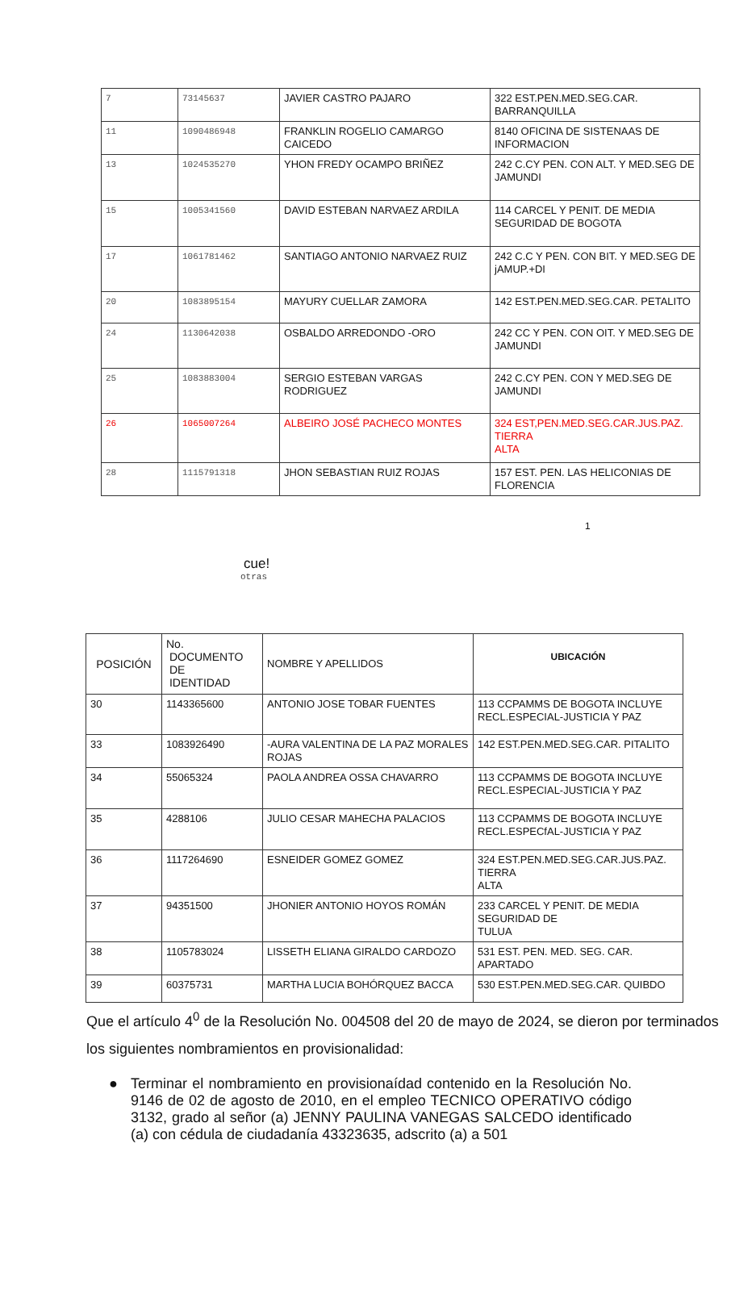| 7 | 73145637 | JAVIER CASTRO PAJARO | 322 EST.PEN.MED.SEG.CAR. BARRANQUILLA |
| 11 | 1090486948 | FRANKLIN ROGELIO CAMARGO CAICEDO | 8140 OFICINA DE SISTENAAS DE INFORMACION |
| 13 | 1024535270 | YHON FREDY OCAMPO BRIÑEZ | 242 C.CY PEN. CON ALT. Y MED.SEG DE JAMUNDI |
| 15 | 1005341560 | DAVID ESTEBAN NARVAEZ ARDILA | 114 CARCEL Y PENIT. DE MEDIA SEGURIDAD DE BOGOTA |
| 17 | 1061781462 | SANTIAGO ANTONIO NARVAEZ RUIZ | 242 C.C Y PEN. CON BIT. Y MED.SEG DE jAMUP.+DI |
| 20 | 1083895154 | MAYURY CUELLAR ZAMORA | 142 EST.PEN.MED.SEG.CAR. PETALITO |
| 24 | 1130642038 | OSBALDO ARREDONDO -ORO | 242 CC Y PEN. CON OIT. Y MED.SEG DE JAMUNDI |
| 25 | 1083883004 | SERGIO ESTEBAN VARGAS RODRIGUEZ | 242 C.CY PEN. CON Y MED.SEG DE JAMUNDI |
| 26 | 1065007264 | ALBEIRO JOSÉ PACHECO MONTES | 324 EST,PEN.MED.SEG.CAR.JUS.PAZ. TIERRA ALTA |
| 28 | 1115791318 | JHON SEBASTIAN RUIZ ROJAS | 157 EST. PEN. LAS HELICONIAS DE FLORENCIA |
1
cue!
otras
| POSICIÓN | No. DOCUMENTO DE IDENTIDAD | NOMBRE Y APELLIDOS | UBICACIÓN |
| --- | --- | --- | --- |
| 30 | 1143365600 | ANTONIO JOSE TOBAR FUENTES | 113 CCPAMMS DE BOGOTA INCLUYE RECL.ESPECIAL-JUSTICIA Y PAZ |
| 33 | 1083926490 | -AURA VALENTINA DE LA PAZ MORALES ROJAS | 142 EST.PEN.MED.SEG.CAR. PITALITO |
| 34 | 55065324 | PAOLA ANDREA OSSA CHAVARRO | 113 CCPAMMS DE BOGOTA INCLUYE RECL.ESPECIAL-JUSTICIA Y PAZ |
| 35 | 4288106 | JULIO CESAR MAHECHA PALACIOS | 113 CCPAMMS DE BOGOTA INCLUYE RECL.ESPECfAL-JUSTICIA Y PAZ |
| 36 | 1117264690 | ESNEIDER GOMEZ GOMEZ | 324 EST.PEN.MED.SEG.CAR.JUS.PAZ. TIERRA ALTA |
| 37 | 94351500 | JHONIER ANTONIO HOYOS ROMÁN | 233 CARCEL Y PENIT. DE MEDIA SEGURIDAD DE TULUA |
| 38 | 1105783024 | LISSETH ELIANA GIRALDO CARDOZO | 531 EST. PEN. MED. SEG. CAR. APARTADO |
| 39 | 60375731 | MARTHA LUCIA BOHÓRQUEZ BACCA | 530 EST.PEN.MED.SEG.CAR. QUIBDO |
Que el artículo 4<sup>0</sup> de la Resolución No. 004508 del 20 de mayo de 2024, se dieron por terminados los siguientes nombramientos en provisionalidad:
● Terminar el nombramiento en provisionaídad contenido en la Resolución No. 9146 de 02 de agosto de 2010, en el empleo TECNICO OPERATIVO código 3132, grado al señor (a) JENNY PAULINA VANEGAS SALCEDO identificado (a) con cédula de ciudadanía 43323635, adscrito (a) a 501